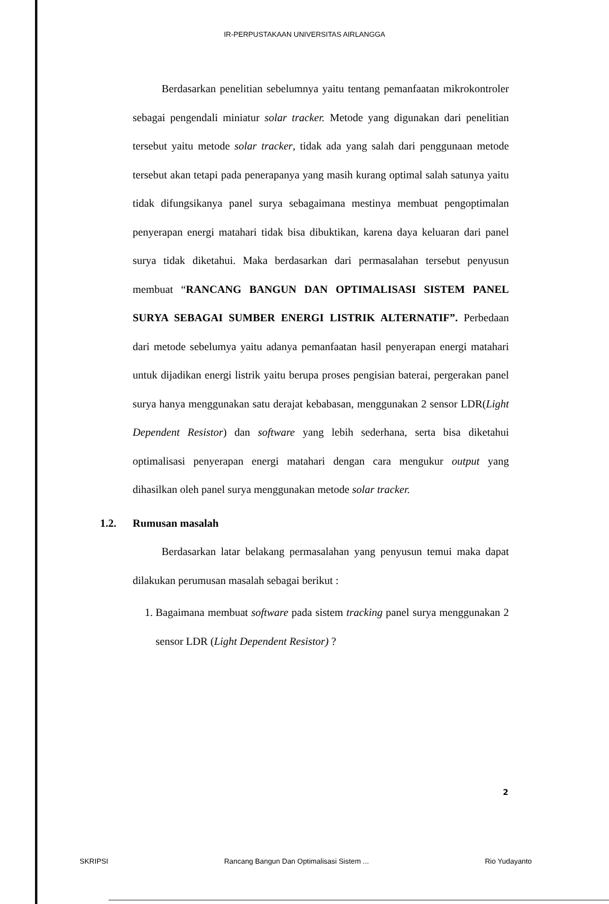IR-PERPUSTAKAAN UNIVERSITAS AIRLANGGA
Berdasarkan penelitian sebelumnya yaitu tentang pemanfaatan mikrokontroler sebagai pengendali miniatur solar tracker. Metode yang digunakan dari penelitian tersebut yaitu metode solar tracker, tidak ada yang salah dari penggunaan metode tersebut akan tetapi pada penerapanya yang masih kurang optimal salah satunya yaitu tidak difungsikanya panel surya sebagaimana mestinya membuat pengoptimalan penyerapan energi matahari tidak bisa dibuktikan, karena daya keluaran dari panel surya tidak diketahui. Maka berdasarkan dari permasalahan tersebut penyusun membuat “RANCANG BANGUN DAN OPTIMALISASI SISTEM PANEL SURYA SEBAGAI SUMBER ENERGI LISTRIK ALTERNATIF”. Perbedaan dari metode sebelumya yaitu adanya pemanfaatan hasil penyerapan energi matahari untuk dijadikan energi listrik yaitu berupa proses pengisian baterai, pergerakan panel surya hanya menggunakan satu derajat kebabasan, menggunakan 2 sensor LDR(Light Dependent Resistor) dan software yang lebih sederhana, serta bisa diketahui optimalisasi penyerapan energi matahari dengan cara mengukur output yang dihasilkan oleh panel surya menggunakan metode solar tracker.
1.2. Rumusan masalah
Berdasarkan latar belakang permasalahan yang penyusun temui maka dapat dilakukan perumusan masalah sebagai berikut :
1. Bagaimana membuat software pada sistem tracking panel surya menggunakan 2 sensor LDR (Light Dependent Resistor) ?
2
SKRIPSI Rancang Bangun Dan Optimalisasi Sistem ... Rio Yudayanto